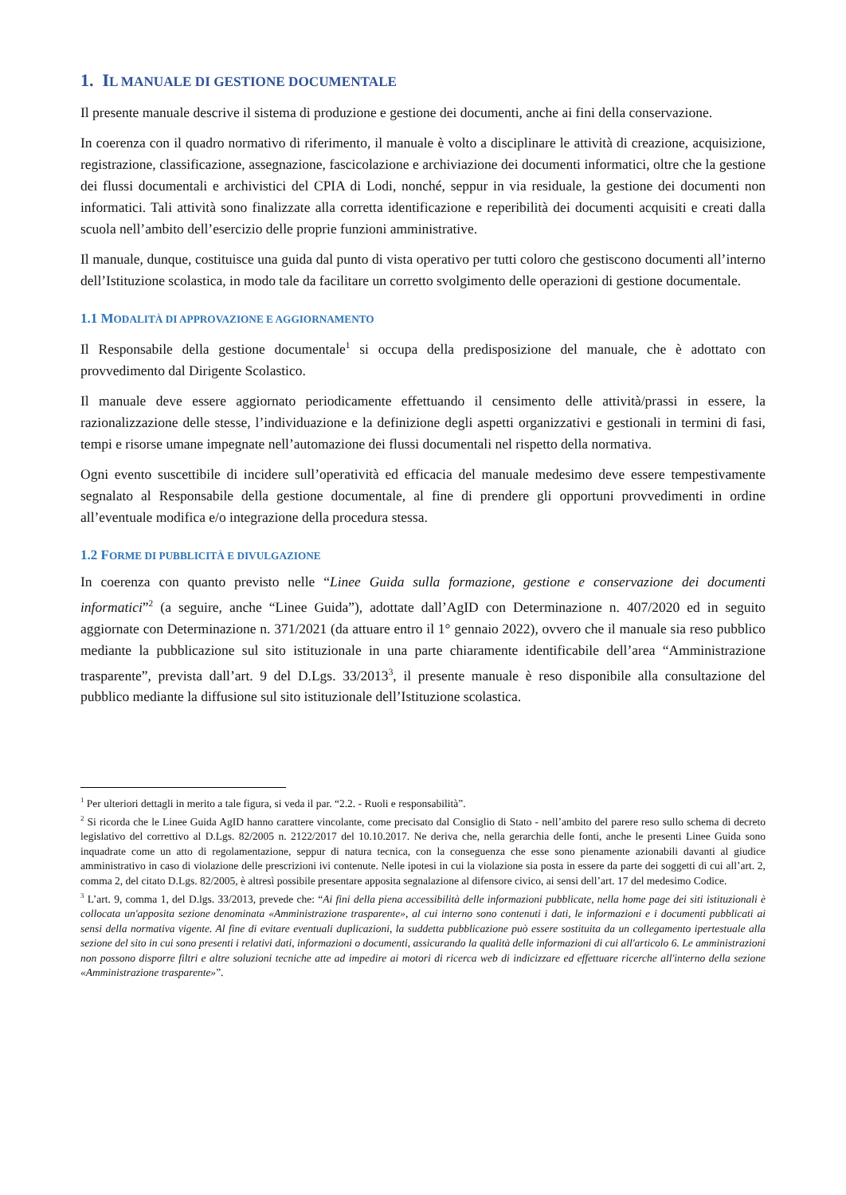1. IL MANUALE DI GESTIONE DOCUMENTALE
Il presente manuale descrive il sistema di produzione e gestione dei documenti, anche ai fini della conservazione.
In coerenza con il quadro normativo di riferimento, il manuale è volto a disciplinare le attività di creazione, acquisizione, registrazione, classificazione, assegnazione, fascicolazione e archiviazione dei documenti informatici, oltre che la gestione dei flussi documentali e archivistici del CPIA di Lodi, nonché, seppur in via residuale, la gestione dei documenti non informatici. Tali attività sono finalizzate alla corretta identificazione e reperibilità dei documenti acquisiti e creati dalla scuola nell’ambito dell’esercizio delle proprie funzioni amministrative.
Il manuale, dunque, costituisce una guida dal punto di vista operativo per tutti coloro che gestiscono documenti all’interno dell’Istituzione scolastica, in modo tale da facilitare un corretto svolgimento delle operazioni di gestione documentale.
1.1 MODALITÀ DI APPROVAZIONE E AGGIORNAMENTO
Il Responsabile della gestione documentale<sup>1</sup> si occupa della predisposizione del manuale, che è adottato con provvedimento dal Dirigente Scolastico.
Il manuale deve essere aggiornato periodicamente effettuando il censimento delle attività/prassi in essere, la razionalizzazione delle stesse, l’individuazione e la definizione degli aspetti organizzativi e gestionali in termini di fasi, tempi e risorse umane impegnate nell’automazione dei flussi documentali nel rispetto della normativa.
Ogni evento suscettibile di incidere sull’operatività ed efficacia del manuale medesimo deve essere tempestivamente segnalato al Responsabile della gestione documentale, al fine di prendere gli opportuni provvedimenti in ordine all’eventuale modifica e/o integrazione della procedura stessa.
1.2 FORME DI PUBBLICITÀ E DIVULGAZIONE
In coerenza con quanto previsto nelle “Linee Guida sulla formazione, gestione e conservazione dei documenti informatici”<sup>2</sup> (a seguire, anche “Linee Guida”), adottate dall’AgID con Determinazione n. 407/2020 ed in seguito aggiornate con Determinazione n. 371/2021 (da attuare entro il 1° gennaio 2022), ovvero che il manuale sia reso pubblico mediante la pubblicazione sul sito istituzionale in una parte chiaramente identificabile dell’area “Amministrazione trasparente”, prevista dall’art. 9 del D.Lgs. 33/2013<sup>3</sup>, il presente manuale è reso disponibile alla consultazione del pubblico mediante la diffusione sul sito istituzionale dell’Istituzione scolastica.
<sup>1</sup> Per ulteriori dettagli in merito a tale figura, si veda il par. “2.2. - Ruoli e responsabilità”.
<sup>2</sup> Si ricorda che le Linee Guida AgID hanno carattere vincolante, come precisato dal Consiglio di Stato - nell’ambito del parere reso sullo schema di decreto legislativo del correttivo al D.Lgs. 82/2005 n. 2122/2017 del 10.10.2017. Ne deriva che, nella gerarchia delle fonti, anche le presenti Linee Guida sono inquadrate come un atto di regolamentazione, seppur di natura tecnica, con la conseguenza che esse sono pienamente azionabili davanti al giudice amministrativo in caso di violazione delle prescrizioni ivi contenute. Nelle ipotesi in cui la violazione sia posta in essere da parte dei soggetti di cui all’art. 2, comma 2, del citato D.Lgs. 82/2005, è altresì possibile presentare apposita segnalazione al difensore civico, ai sensi dell’art. 17 del medesimo Codice.
<sup>3</sup> L’art. 9, comma 1, del D.lgs. 33/2013, prevede che: “Ai fini della piena accessibilità delle informazioni pubblicate, nella home page dei siti istituzionali è collocata un'apposita sezione denominata «Amministrazione trasparente», al cui interno sono contenuti i dati, le informazioni e i documenti pubblicati ai sensi della normativa vigente. Al fine di evitare eventuali duplicazioni, la suddetta pubblicazione può essere sostituita da un collegamento ipertestuale alla sezione del sito in cui sono presenti i relativi dati, informazioni o documenti, assicurando la qualità delle informazioni di cui all'articolo 6. Le amministrazioni non possono disporre filtri e altre soluzioni tecniche atte ad impedire ai motori di ricerca web di indicizzare ed effettuare ricerche all'interno della sezione «Amministrazione trasparente»”.